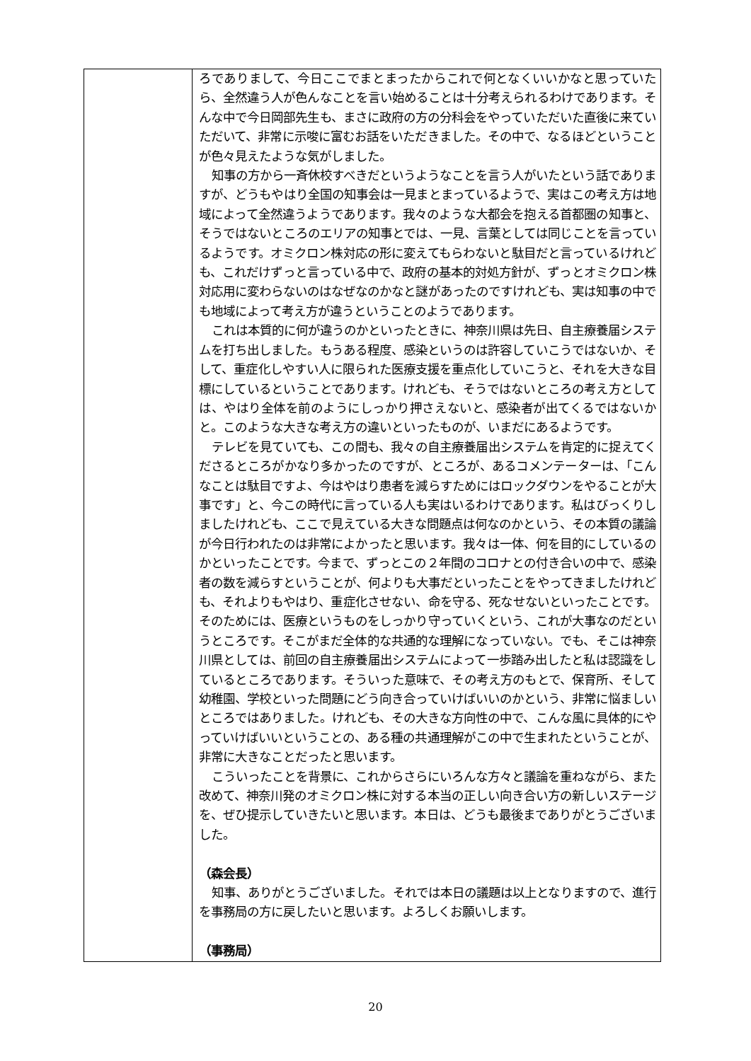| | ろでありまして、今日ここでまとまったからこれで何となくいいかなと思っていたら、全然違う人が色んなことを言い始めることは十分考えられるわけであります。そんな中で今日岡部先生も、まさに政府の方の分科会をやっていただいた直後に来ていただいて、非常に示唆に富むお話をいただきました。その中で、なるほどということが色々見えたような気がしました。 知事の方から一斉休校すべきだというようなことを言う人がいたという話でありますが、どうもやはり全国の知事会は一見まとまっているようで、実はこの考え方は地域によって全然違うようであります。我々のような大都会を抱える首都圏の知事と、そうではないところのエリアの知事とでは、一見、言葉としては同じことを言っているようです。オミクロン株対応の形に変えてもらわないと駄目だと言っているけれども、これだけずっと言っている中で、政府の基本的対処方針が、ずっとオミクロン株対応用に変わらないのはなぜなのかなと謎があったのですけれども、実は知事の中でも地域によって考え方が違うということのようであります。 これは本質的に何が違うのかといったときに、神奈川県は先日、自主療養届システムを打ち出しました。もうある程度、感染というのは許容していこうではないか、そして、重症化しやすい人に限られた医療支援を重点化していこうと、それを大きな目標にしているということであります。けれども、そうではないところの考え方としては、やはり全体を前のようにしっかり押さえないと、感染者が出てくるではないかと。このような大きな考え方の違いといったものが、いまだにあるようです。 テレビを見ていても、この間も、我々の自主療養届出システムを肯定的に捉えてくださるところがかなり多かったのですが、ところが、あるコメンテーターは、「こんなことは駄目ですよ、今はやはり患者を減らすためにはロックダウンをやることが大事です」と、今この時代に言っている人も実はいるわけであります。私はびっくりしましたけれども、ここで見えている大きな問題点は何なのかという、その本質の議論が今日行われたのは非常によかったと思います。我々は一体、何を目的にしているのかといったことです。今まで、ずっとこの２年間のコロナとの付き合いの中で、感染者の数を減らすということが、何よりも大事だといったことをやってきましたけれども、それよりもやはり、重症化させない、命を守る、死なせないといったことです。そのためには、医療というものをしっかり守っていくという、これが大事なのだというところです。そこがまだ全体的な共通的な理解になっていない。でも、そこは神奈川県としては、前回の自主療養届出システムによって一歩踏み出したと私は認識をしているところであります。そういった意味で、その考え方のもとで、保育所、そして幼稚園、学校といった問題にどう向き合っていけばいいのかという、非常に悩ましいところではありました。けれども、その大きな方向性の中で、こんな風に具体的にやっていけばいいということの、ある種の共通理解がこの中で生まれたということが、非常に大きなことだったと思います。 こういったことを背景に、これからさらにいろんな方々と議論を重ねながら、また改めて、神奈川発のオミクロン株に対する本当の正しい向き合い方の新しいステージを、ぜひ提示していきたいと思います。本日は、どうも最後までありがとうございました。 （森会長） 知事、ありがとうございました。それでは本日の議題は以上となりますので、進行を事務局の方に戻したいと思います。よろしくお願いします。 （事務局） |
20